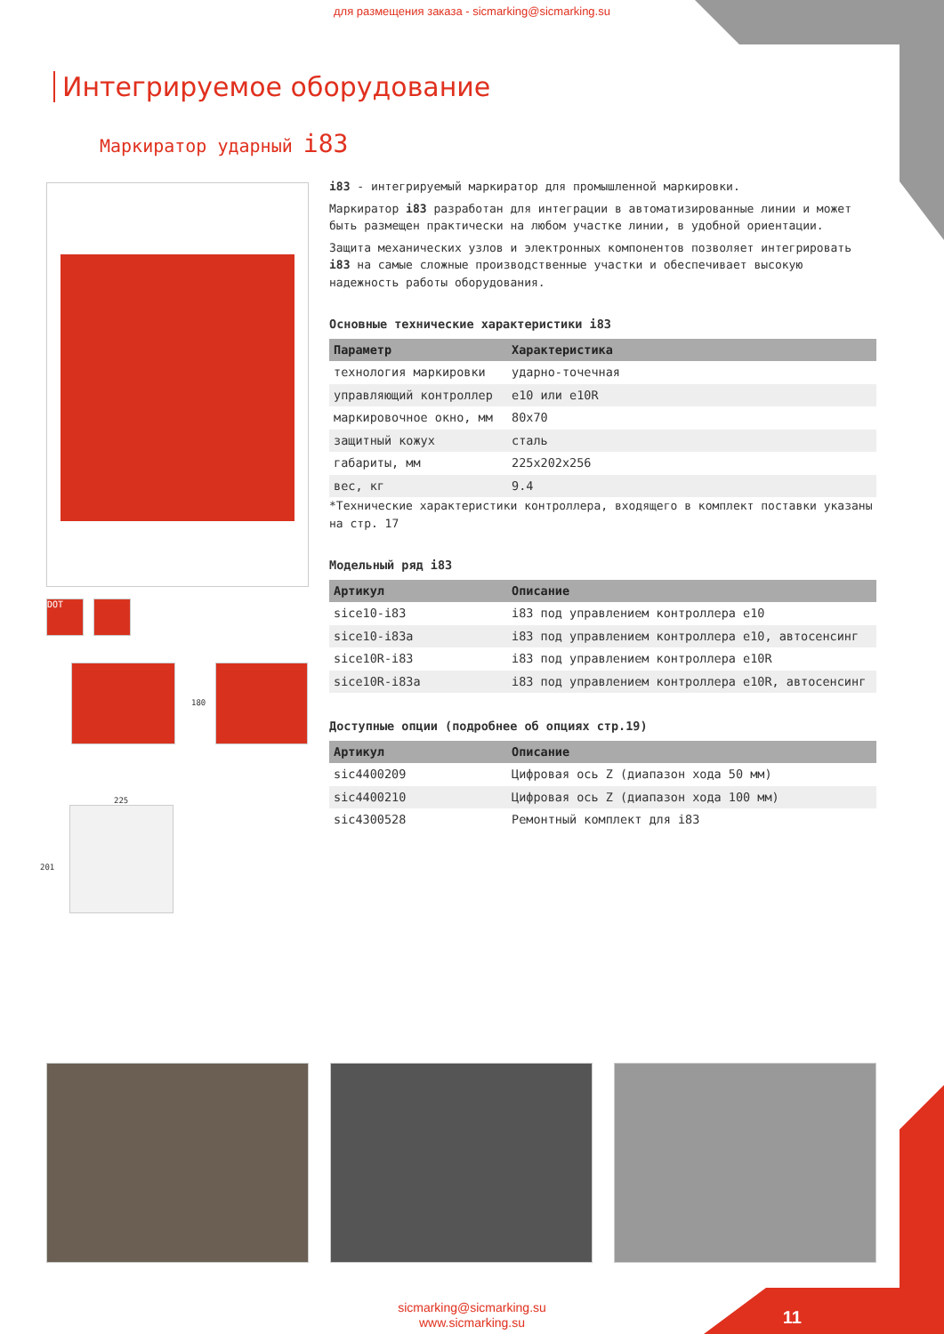для размещения заказа - sicmarking@sicmarking.su
Интегрируемое оборудование
Маркиратор ударный i83
DOT
180
225
201
i83 - интегрируемый маркиратор для промышленной маркировки.
Маркиратор i83 разработан для интеграции в автоматизированные линии и может быть размещен практически на любом участке линии, в удобной ориентации.
Защита механических узлов и электронных компонентов позволяет интегрировать i83 на самые сложные производственные участки и обеспечивает высокую надежность работы оборудования.
Основные технические характеристики i83
| Параметр | Характеристика |
| --- | --- |
| технология маркировки | ударно-точечная |
| управляющий контроллер | e10 или e10R |
| маркировочное окно, мм | 80x70 |
| защитный кожух | сталь |
| габариты, мм | 225x202x256 |
| вес, кг | 9.4 |
*Технические характеристики контроллера, входящего в комплект поставки указаны на стр. 17
Модельный ряд i83
| Артикул | Описание |
| --- | --- |
| sice10-i83 | i83 под управлением контроллера e10 |
| sice10-i83a | i83 под управлением контроллера e10, автосенсинг |
| sice10R-i83 | i83 под управлением контроллера e10R |
| sice10R-i83a | i83 под управлением контроллера e10R, автосенсинг |
Доступные опции (подробнее об опциях стр.19)
| Артикул | Описание |
| --- | --- |
| sic4400209 | Цифровая ось Z (диапазон хода 50 мм) |
| sic4400210 | Цифровая ось Z (диапазон хода 100 мм) |
| sic4300528 | Ремонтный комплект для i83 |
sicmarking@sicmarking.su
www.sicmarking.su
11